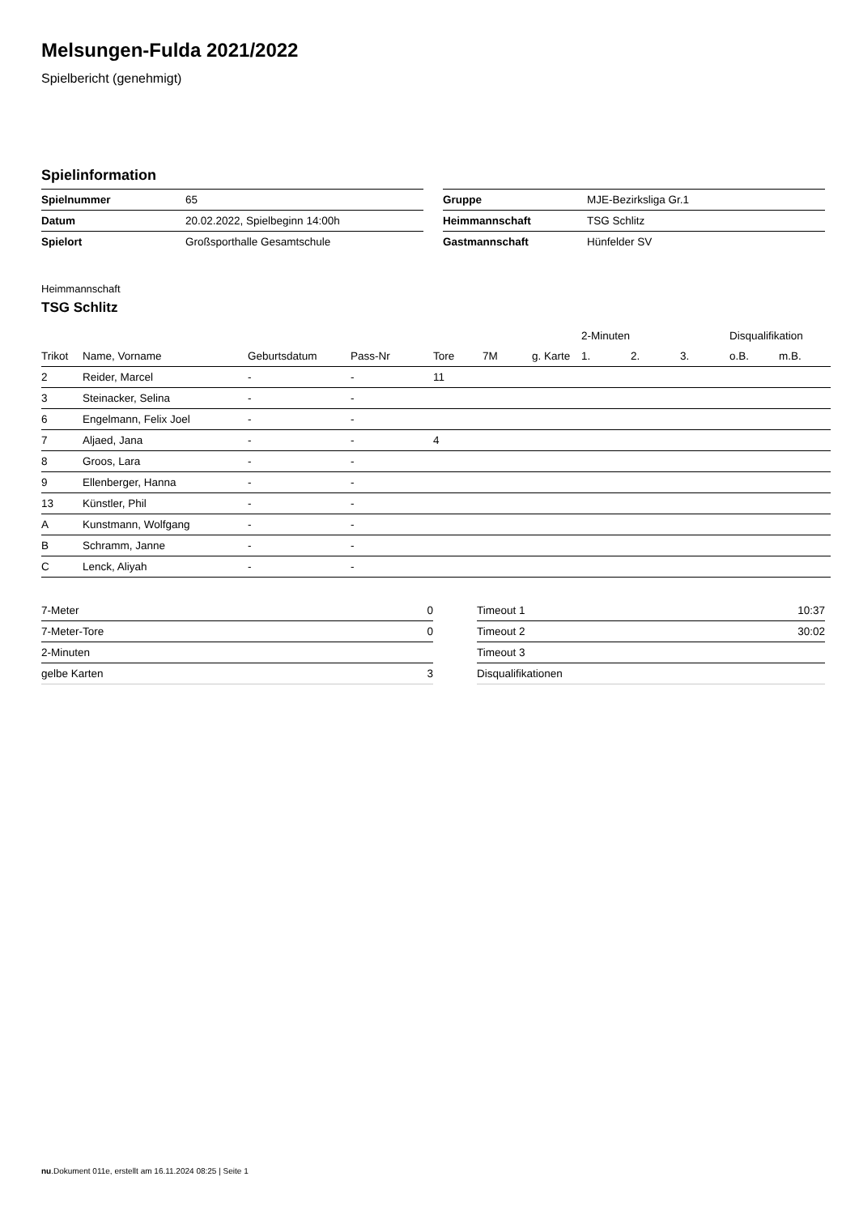Melsungen-Fulda 2021/2022
Spielbericht (genehmigt)
Spielinformation
| Spielnummer | 65 |
| Datum | 20.02.2022, Spielbeginn 14:00h |
| Spielort | Großsporthalle Gesamtschule |
| Gruppe | MJE-Bezirksliga Gr.1 |
| Heimmannschaft | TSG Schlitz |
| Gastmannschaft | Hünfelder SV |
Heimmannschaft
TSG Schlitz
| | | | | | | | 2-Minuten | | | Disqualifikation | |
| --- | --- | --- | --- | --- | --- | --- | --- | --- | --- | --- | --- |
| Trikot | Name, Vorname | Geburtsdatum | Pass-Nr | Tore | 7M | g. Karte | 1. | 2. | 3. | o.B. | m.B. |
| 2 | Reider, Marcel | - | - | 11 | | | | | | | |
| 3 | Steinacker, Selina | - | - | | | | | | | | |
| 6 | Engelmann, Felix Joel | - | - | | | | | | | | |
| 7 | Aljaed, Jana | - | - | 4 | | | | | | | |
| 8 | Groos, Lara | - | - | | | | | | | | |
| 9 | Ellenberger, Hanna | - | - | | | | | | | | |
| 13 | Künstler, Phil | - | - | | | | | | | | |
| A | Kunstmann, Wolfgang | - | - | | | | | | | | |
| B | Schramm, Janne | - | - | | | | | | | | |
| C | Lenck, Aliyah | - | - | | | | | | | | |
| 7-Meter | 0 |
| 7-Meter-Tore | 0 |
| 2-Minuten | |
| gelbe Karten | 3 |
| Timeout 1 | 10:37 |
| Timeout 2 | 30:02 |
| Timeout 3 | |
| Disqualifikationen | |
nu.Dokument 011e, erstellt am 16.11.2024 08:25 | Seite 1